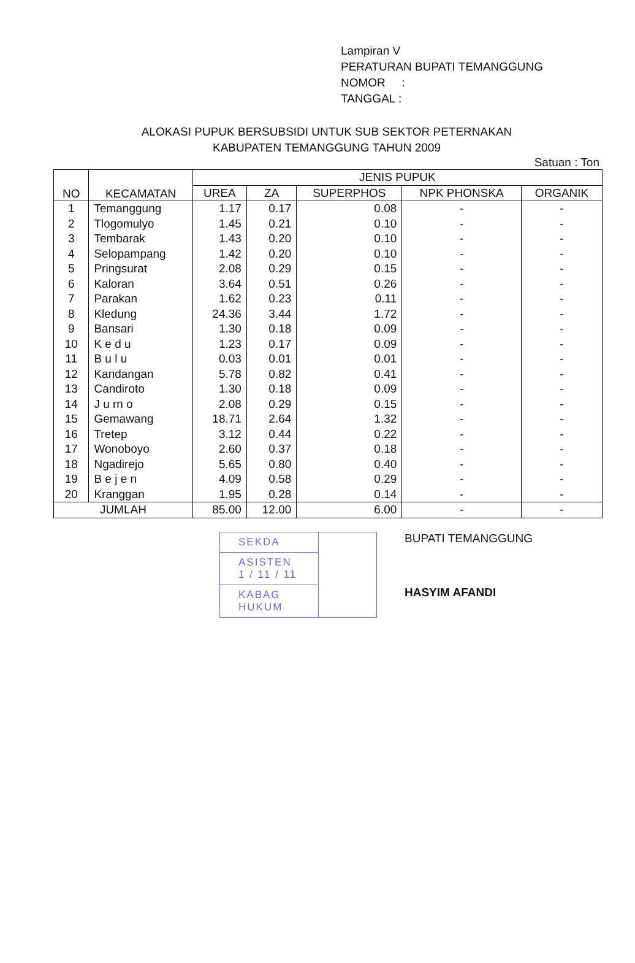Lampiran V
PERATURAN BUPATI TEMANGGUNG
NOMOR :
TANGGAL :
ALOKASI PUPUK BERSUBSIDI UNTUK SUB SEKTOR PETERNAKAN
KABUPATEN TEMANGGUNG TAHUN 2009
Satuan : Ton
| NO | KECAMATAN | JENIS PUPUK | | | | |
| --- | --- | --- | --- | --- | --- | --- |
| | | UREA | ZA | SUPERPHOS | NPK PHONSKA | ORGANIK |
| 1 | Temanggung | 1.17 | 0.17 | 0.08 | - | - |
| 2 | Tlogomulyo | 1.45 | 0.21 | 0.10 | - | - |
| 3 | Tembarak | 1.43 | 0.20 | 0.10 | - | - |
| 4 | Selopampang | 1.42 | 0.20 | 0.10 | - | - |
| 5 | Pringsurat | 2.08 | 0.29 | 0.15 | - | - |
| 6 | Kaloran | 3.64 | 0.51 | 0.26 | - | - |
| 7 | Parakan | 1.62 | 0.23 | 0.11 | - | - |
| 8 | Kledung | 24.36 | 3.44 | 1.72 | - | - |
| 9 | Bansari | 1.30 | 0.18 | 0.09 | - | - |
| 10 | K e d u | 1.23 | 0.17 | 0.09 | - | - |
| 11 | B u l u | 0.03 | 0.01 | 0.01 | - | - |
| 12 | Kandangan | 5.78 | 0.82 | 0.41 | - | - |
| 13 | Candiroto | 1.30 | 0.18 | 0.09 | - | - |
| 14 | J u rn o | 2.08 | 0.29 | 0.15 | - | - |
| 15 | Gemawang | 18.71 | 2.64 | 1.32 | - | - |
| 16 | Tretep | 3.12 | 0.44 | 0.22 | - | - |
| 17 | Wonoboyo | 2.60 | 0.37 | 0.18 | - | - |
| 18 | Ngadirejo | 5.65 | 0.80 | 0.40 | - | - |
| 19 | B e j e n | 4.09 | 0.58 | 0.29 | - | - |
| 20 | Kranggan | 1.95 | 0.28 | 0.14 | - | - |
| JUMLAH | | 85.00 | 12.00 | 6.00 | - | - |
SEKDA
ASISTEN
1 / 11 / 11
KABAG HUKUM
BUPATI TEMANGGUNG
HASYIM AFANDI